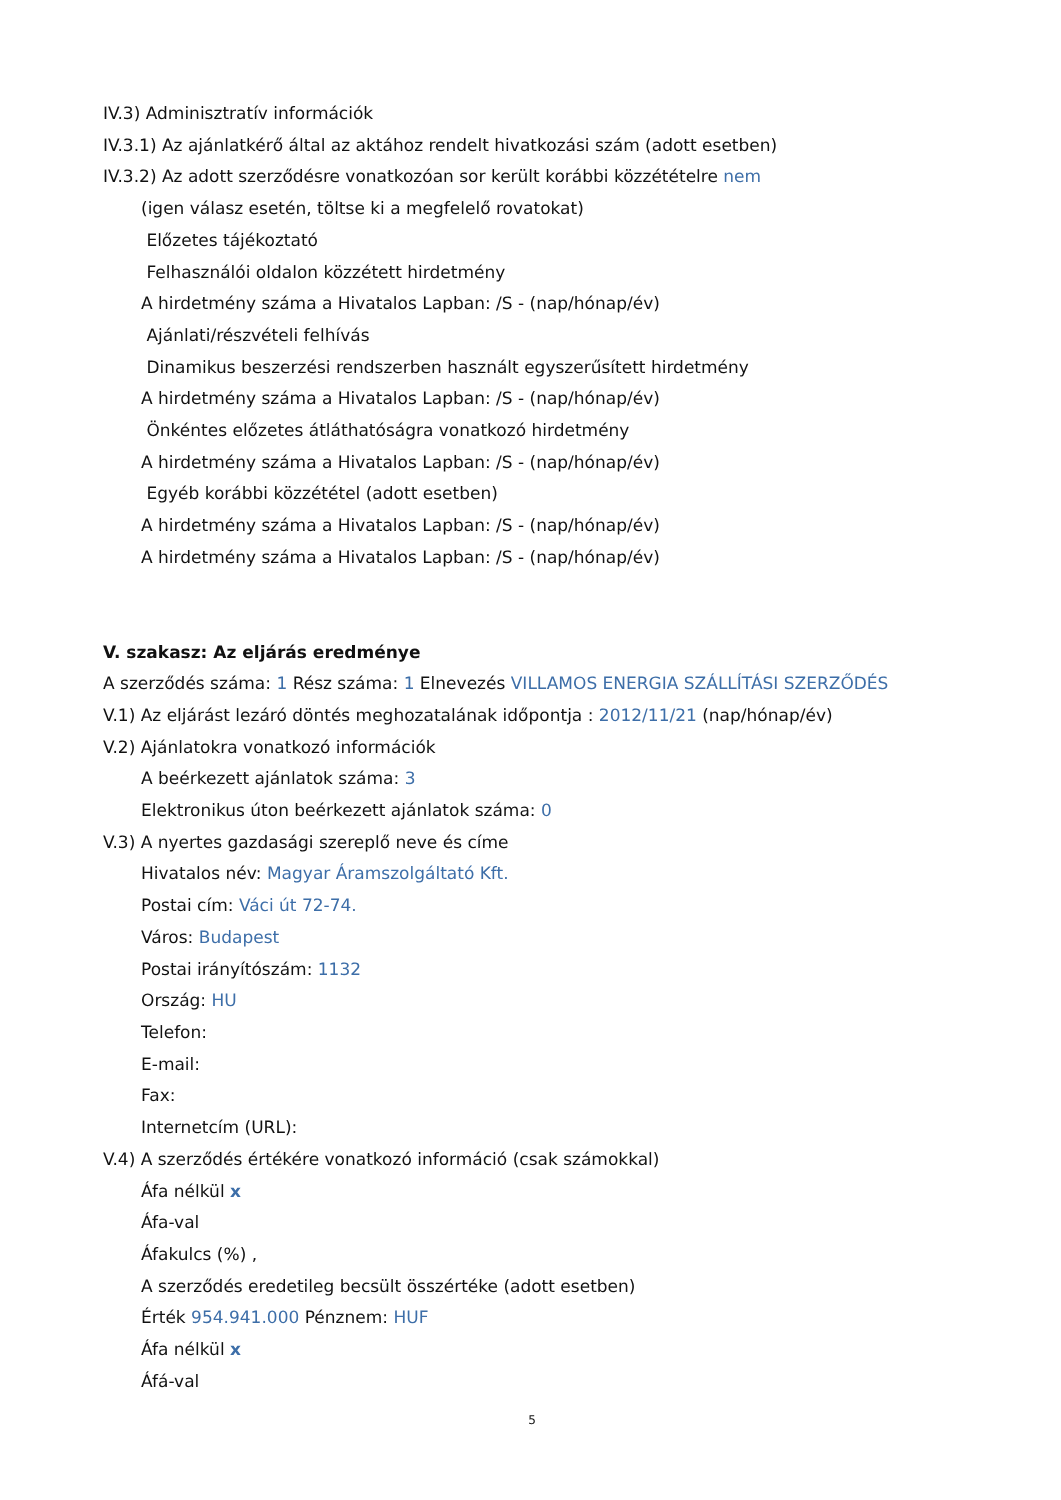IV.3) Adminisztratív információk
IV.3.1) Az ajánlatkérő által az aktához rendelt hivatkozási szám (adott esetben)
IV.3.2) Az adott szerződésre vonatkozóan sor került korábbi közzétételre nem
(igen válasz esetén, töltse ki a megfelelő rovatokat)
Előzetes tájékoztató
Felhasználói oldalon közzétett hirdetmény
A hirdetmény száma a Hivatalos Lapban: /S - (nap/hónap/év)
Ajánlati/részvételi felhívás
Dinamikus beszerzési rendszerben használt egyszerűsített hirdetmény
A hirdetmény száma a Hivatalos Lapban: /S - (nap/hónap/év)
Önkéntes előzetes átláthatóságra vonatkozó hirdetmény
A hirdetmény száma a Hivatalos Lapban: /S - (nap/hónap/év)
Egyéb korábbi közzététel (adott esetben)
A hirdetmény száma a Hivatalos Lapban: /S - (nap/hónap/év)
A hirdetmény száma a Hivatalos Lapban: /S - (nap/hónap/év)
V. szakasz: Az eljárás eredménye
A szerződés száma: 1 Rész száma: 1 Elnevezés VILLAMOS ENERGIA SZÁLLÍTÁSI SZERZŐDÉS
V.1) Az eljárást lezáró döntés meghozatalának időpontja : 2012/11/21 (nap/hónap/év)
V.2) Ajánlatokra vonatkozó információk
A beérkezett ajánlatok száma: 3
Elektronikus úton beérkezett ajánlatok száma: 0
V.3) A nyertes gazdasági szereplő neve és címe
Hivatalos név: Magyar Áramszolgáltató Kft.
Postai cím: Váci út 72-74.
Város: Budapest
Postai irányítószám: 1132
Ország: HU
Telefon:
E-mail:
Fax:
Internetcím (URL):
V.4) A szerződés értékére vonatkozó információ (csak számokkal)
Áfa nélkül x
Áfa-val
Áfakulcs (%) ,
A szerződés eredetileg becsült összértéke (adott esetben)
Érték 954.941.000 Pénznem: HUF
Áfa nélkül x
Áfá-val
5